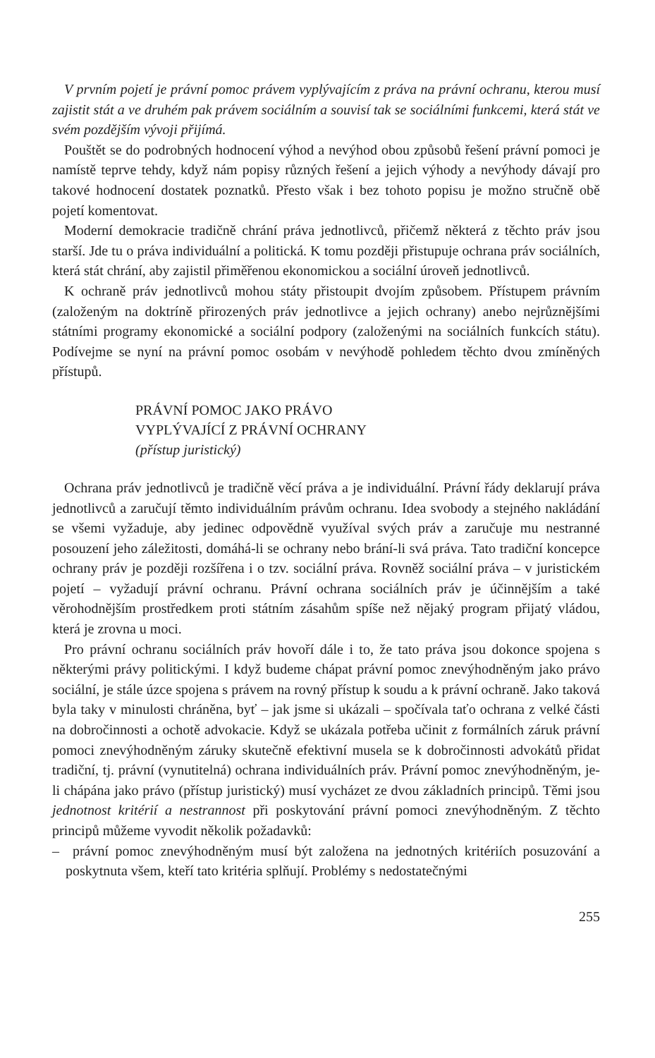V prvním pojetí je právní pomoc právem vyplývajícím z práva na právní ochranu, kterou musí zajistit stát a ve druhém pak právem sociálním a souvisí tak se sociálními funkcemi, která stát ve svém pozdějším vývoji přijímá.
Pouštět se do podrobných hodnocení výhod a nevýhod obou způsobů řešení právní pomoci je namístě teprve tehdy, když nám popisy různých řešení a jejich výhody a nevýhody dávají pro takové hodnocení dostatek poznatků. Přesto však i bez tohoto popisu je možno stručně obě pojetí komentovat.
Moderní demokracie tradičně chrání práva jednotlivců, přičemž některá z těchto práv jsou starší. Jde tu o práva individuální a politická. K tomu později přistupuje ochrana práv sociálních, která stát chrání, aby zajistil přiměřenou ekonomickou a sociální úroveň jednotlivců.
K ochraně práv jednotlivců mohou státy přistoupit dvojím způsobem. Přístupem právním (založeným na doktríně přirozených práv jednotlivce a jejich ochrany) anebo nejrůznějšími státními programy ekonomické a sociální podpory (založenými na sociálních funkcích státu). Podívejme se nyní na právní pomoc osobám v nevýhodě pohledem těchto dvou zmíněných přístupů.
PRÁVNÍ POMOC JAKO PRÁVO
VYPLÝVAJÍCÍ Z PRÁVNÍ OCHRANY
(přístup juristický)
Ochrana práv jednotlivců je tradičně věcí práva a je individuální. Právní řády deklarují práva jednotlivců a zaručují těmto individuálním právům ochranu. Idea svobody a stejného nakládání se všemi vyžaduje, aby jedinec odpovědně využíval svých práv a zaručuje mu nestranné posouzení jeho záležitosti, domáhá-li se ochrany nebo brání-li svá práva. Tato tradiční koncepce ochrany práv je později rozšířena i o tzv. sociální práva. Rovněž sociální práva – v juristickém pojetí – vyžadují právní ochranu. Právní ochrana sociálních práv je účinnějším a také věrohodnějším prostředkem proti státním zásahům spíše než nějaký program přijatý vládou, která je zrovna u moci.
Pro právní ochranu sociálních práv hovoří dále i to, že tato práva jsou dokonce spojena s některými právy politickými. I když budeme chápat právní pomoc znevýhodněným jako právo sociální, je stále úzce spojena s právem na rovný přístup k soudu a k právní ochraně. Jako taková byla taky v minulosti chráněna, byť – jak jsme si ukázali – spočívala taťo ochrana z velké části na dobročinnosti a ochotě advokacie. Když se ukázala potřeba učinit z formálních záruk právní pomoci znevýhodněným záruky skutečně efektivní musela se k dobročinnosti advokátů přidat tradiční, tj. právní (vynutitelná) ochrana individuálních práv. Právní pomoc znevýhodněným, je-li chápána jako právo (přístup juristický) musí vycházet ze dvou základních principů. Těmi jsou jednotnost kritérií a nestrannost při poskytování právní pomoci znevýhodněným. Z těchto principů můžeme vyvodit několik požadavků:
– právní pomoc znevýhodněným musí být založena na jednotných kritériích posuzování a poskytnuta všem, kteří tato kritéria splňují. Problémy s nedostatečnými
255